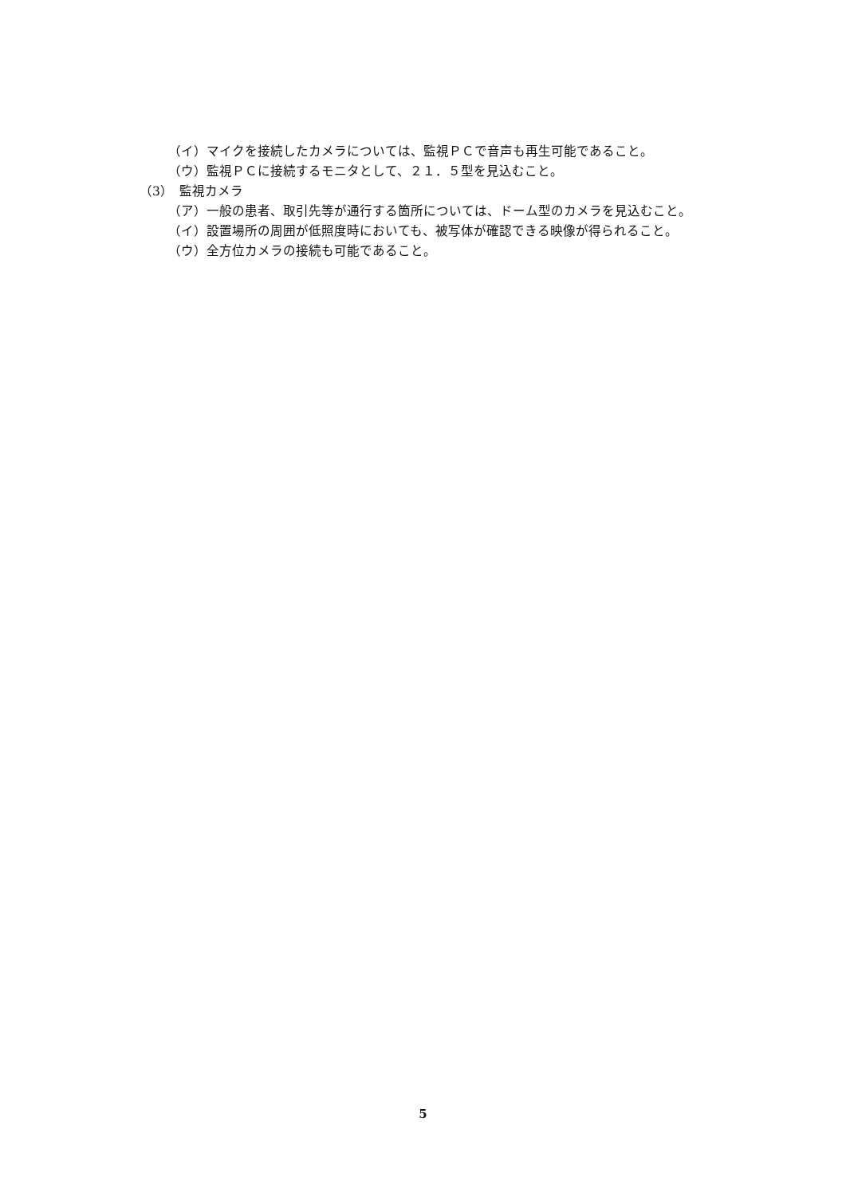（イ）マイクを接続したカメラについては、監視ＰＣで音声も再生可能であること。
（ウ）監視ＰＣに接続するモニタとして、２１．５型を見込むこと。
（3）　監視カメラ
（ア）一般の患者、取引先等が通行する箇所については、ドーム型のカメラを見込むこと。
（イ）設置場所の周囲が低照度時においても、被写体が確認できる映像が得られること。
（ウ）全方位カメラの接続も可能であること。
5